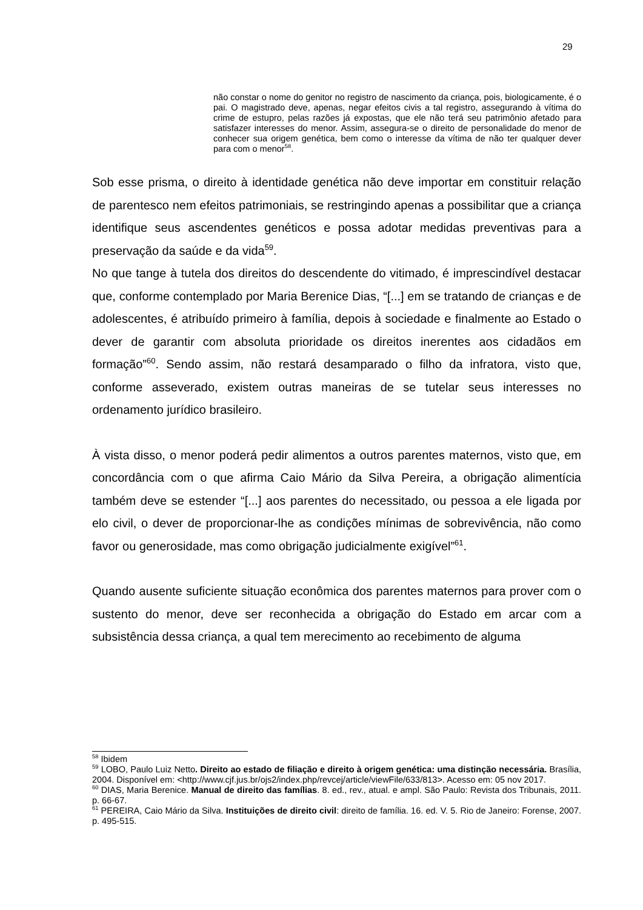29
não constar o nome do genitor no registro de nascimento da criança, pois, biologicamente, é o pai. O magistrado deve, apenas, negar efeitos civis a tal registro, assegurando à vítima do crime de estupro, pelas razões já expostas, que ele não terá seu patrimônio afetado para satisfazer interesses do menor. Assim, assegura-se o direito de personalidade do menor de conhecer sua origem genética, bem como o interesse da vítima de não ter qualquer dever para com o menor<sup>58</sup>.
Sob esse prisma, o direito à identidade genética não deve importar em constituir relação de parentesco nem efeitos patrimoniais, se restringindo apenas a possibilitar que a criança identifique seus ascendentes genéticos e possa adotar medidas preventivas para a preservação da saúde e da vida<sup>59</sup>.
No que tange à tutela dos direitos do descendente do vitimado, é imprescindível destacar que, conforme contemplado por Maria Berenice Dias, “[...] em se tratando de crianças e de adolescentes, é atribuído primeiro à família, depois à sociedade e finalmente ao Estado o dever de garantir com absoluta prioridade os direitos inerentes aos cidadãos em formação”<sup>60</sup>. Sendo assim, não restará desamparado o filho da infratora, visto que, conforme asseverado, existem outras maneiras de se tutelar seus interesses no ordenamento jurídico brasileiro.
À vista disso, o menor poderá pedir alimentos a outros parentes maternos, visto que, em concordância com o que afirma Caio Mário da Silva Pereira, a obrigação alimentícia também deve se estender “[...] aos parentes do necessitado, ou pessoa a ele ligada por elo civil, o dever de proporcionar-lhe as condições mínimas de sobrevivência, não como favor ou generosidade, mas como obrigação judicialmente exigível”<sup>61</sup>.
Quando ausente suficiente situação econômica dos parentes maternos para prover com o sustento do menor, deve ser reconhecida a obrigação do Estado em arcar com a subsistência dessa criança, a qual tem merecimento ao recebimento de alguma
<sup>58</sup> Ibidem
<sup>59</sup> LOBO, Paulo Luiz Netto. Direito ao estado de filiação e direito à origem genética: uma distinção necessária. Brasília, 2004. Disponível em: <http://www.cjf.jus.br/ojs2/index.php/revcej/article/viewFile/633/813>. Acesso em: 05 nov 2017.
<sup>60</sup> DIAS, Maria Berenice. Manual de direito das famílias. 8. ed., rev., atual. e ampl. São Paulo: Revista dos Tribunais, 2011. p. 66-67.
<sup>61</sup> PEREIRA, Caio Mário da Silva. Instituições de direito civil: direito de família. 16. ed. V. 5. Rio de Janeiro: Forense, 2007. p. 495-515.